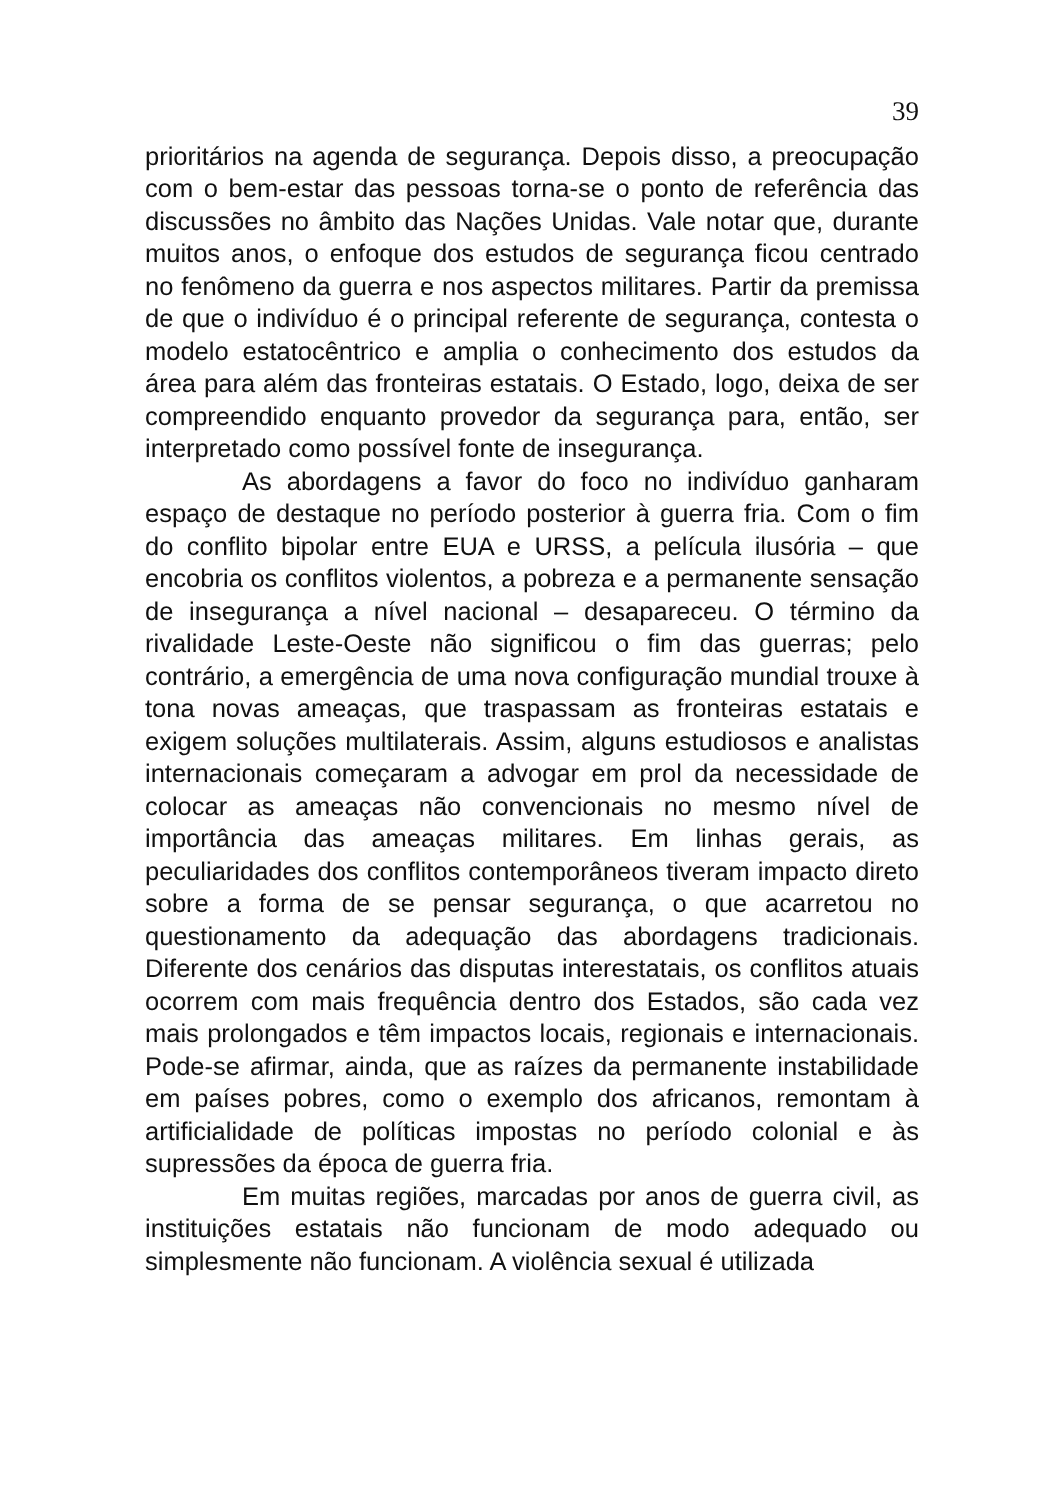39
prioritários na agenda de segurança. Depois disso, a preocupação com o bem-estar das pessoas torna-se o ponto de referência das discussões no âmbito das Nações Unidas. Vale notar que, durante muitos anos, o enfoque dos estudos de segurança ficou centrado no fenômeno da guerra e nos aspectos militares. Partir da premissa de que o indivíduo é o principal referente de segurança, contesta o modelo estatocêntrico e amplia o conhecimento dos estudos da área para além das fronteiras estatais. O Estado, logo, deixa de ser compreendido enquanto provedor da segurança para, então, ser interpretado como possível fonte de insegurança.
As abordagens a favor do foco no indivíduo ganharam espaço de destaque no período posterior à guerra fria. Com o fim do conflito bipolar entre EUA e URSS, a película ilusória – que encobria os conflitos violentos, a pobreza e a permanente sensação de insegurança a nível nacional – desapareceu. O término da rivalidade Leste-Oeste não significou o fim das guerras; pelo contrário, a emergência de uma nova configuração mundial trouxe à tona novas ameaças, que traspassam as fronteiras estatais e exigem soluções multilaterais. Assim, alguns estudiosos e analistas internacionais começaram a advogar em prol da necessidade de colocar as ameaças não convencionais no mesmo nível de importância das ameaças militares. Em linhas gerais, as peculiaridades dos conflitos contemporâneos tiveram impacto direto sobre a forma de se pensar segurança, o que acarretou no questionamento da adequação das abordagens tradicionais. Diferente dos cenários das disputas interestatais, os conflitos atuais ocorrem com mais frequência dentro dos Estados, são cada vez mais prolongados e têm impactos locais, regionais e internacionais. Pode-se afirmar, ainda, que as raízes da permanente instabilidade em países pobres, como o exemplo dos africanos, remontam à artificialidade de políticas impostas no período colonial e às supressões da época de guerra fria.
Em muitas regiões, marcadas por anos de guerra civil, as instituições estatais não funcionam de modo adequado ou simplesmente não funcionam. A violência sexual é utilizada